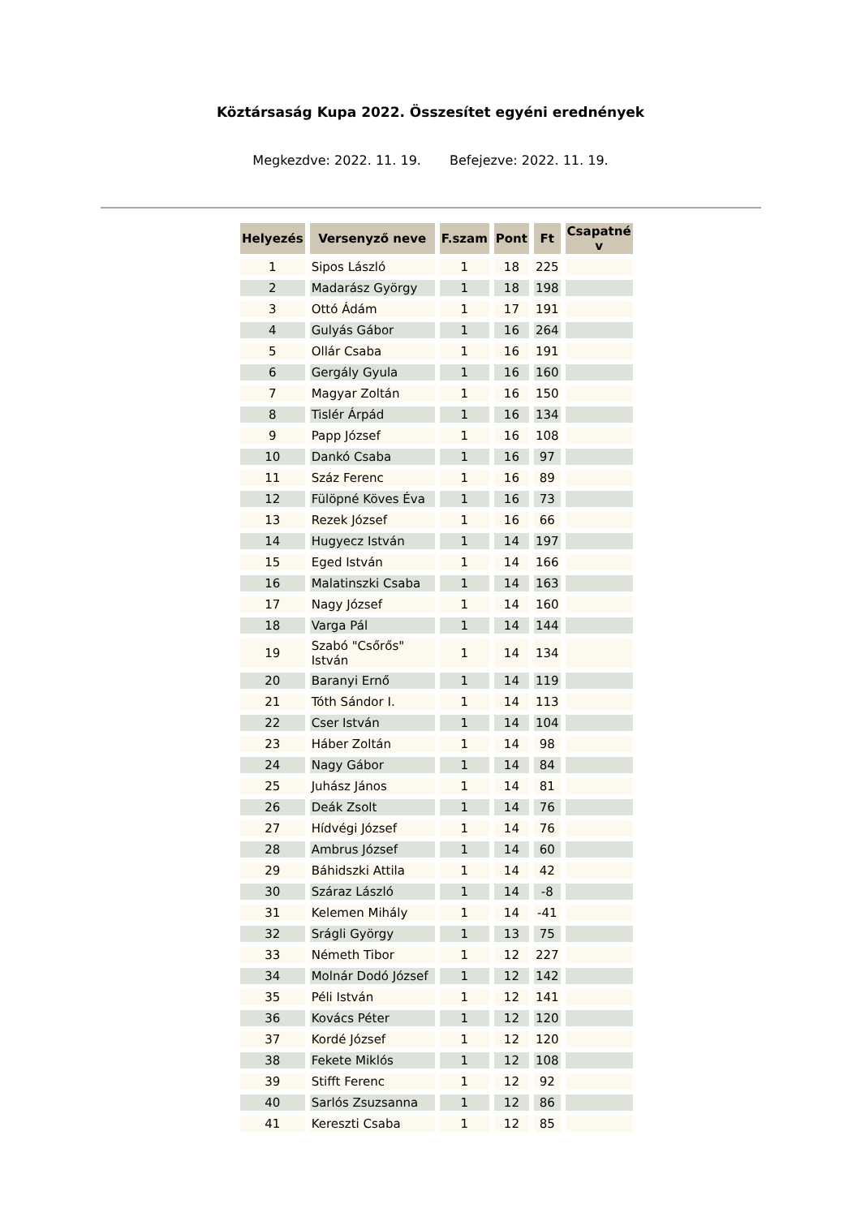Köztársaság Kupa 2022. Összesítet egyéni erednények
Megkezdve: 2022. 11. 19. Befejezve: 2022. 11. 19.
| Helyezés | Versenyző neve | F.szam | Pont | Ft | Csapatné v |
| --- | --- | --- | --- | --- | --- |
| 1 | Sipos László | 1 | 18 | 225 | |
| 2 | Madarász György | 1 | 18 | 198 | |
| 3 | Ottó Ádám | 1 | 17 | 191 | |
| 4 | Gulyás Gábor | 1 | 16 | 264 | |
| 5 | Ollár Csaba | 1 | 16 | 191 | |
| 6 | Gergály Gyula | 1 | 16 | 160 | |
| 7 | Magyar Zoltán | 1 | 16 | 150 | |
| 8 | Tislér Árpád | 1 | 16 | 134 | |
| 9 | Papp József | 1 | 16 | 108 | |
| 10 | Dankó Csaba | 1 | 16 | 97 | |
| 11 | Száz Ferenc | 1 | 16 | 89 | |
| 12 | Fülöpné Köves Éva | 1 | 16 | 73 | |
| 13 | Rezek József | 1 | 16 | 66 | |
| 14 | Hugyecz István | 1 | 14 | 197 | |
| 15 | Eged István | 1 | 14 | 166 | |
| 16 | Malatinszki Csaba | 1 | 14 | 163 | |
| 17 | Nagy József | 1 | 14 | 160 | |
| 18 | Varga Pál | 1 | 14 | 144 | |
| 19 | Szabó "Csőrős" István | 1 | 14 | 134 | |
| 20 | Baranyi Ernő | 1 | 14 | 119 | |
| 21 | Tóth Sándor I. | 1 | 14 | 113 | |
| 22 | Cser István | 1 | 14 | 104 | |
| 23 | Háber Zoltán | 1 | 14 | 98 | |
| 24 | Nagy Gábor | 1 | 14 | 84 | |
| 25 | Juhász János | 1 | 14 | 81 | |
| 26 | Deák Zsolt | 1 | 14 | 76 | |
| 27 | Hídvégi József | 1 | 14 | 76 | |
| 28 | Ambrus József | 1 | 14 | 60 | |
| 29 | Báhidszki Attila | 1 | 14 | 42 | |
| 30 | Száraz László | 1 | 14 | -8 | |
| 31 | Kelemen Mihály | 1 | 14 | -41 | |
| 32 | Srágli György | 1 | 13 | 75 | |
| 33 | Németh Tibor | 1 | 12 | 227 | |
| 34 | Molnár Dodó József | 1 | 12 | 142 | |
| 35 | Péli István | 1 | 12 | 141 | |
| 36 | Kovács Péter | 1 | 12 | 120 | |
| 37 | Kordé József | 1 | 12 | 120 | |
| 38 | Fekete Miklós | 1 | 12 | 108 | |
| 39 | Stifft Ferenc | 1 | 12 | 92 | |
| 40 | Sarlós Zsuzsanna | 1 | 12 | 86 | |
| 41 | Kereszti Csaba | 1 | 12 | 85 | |